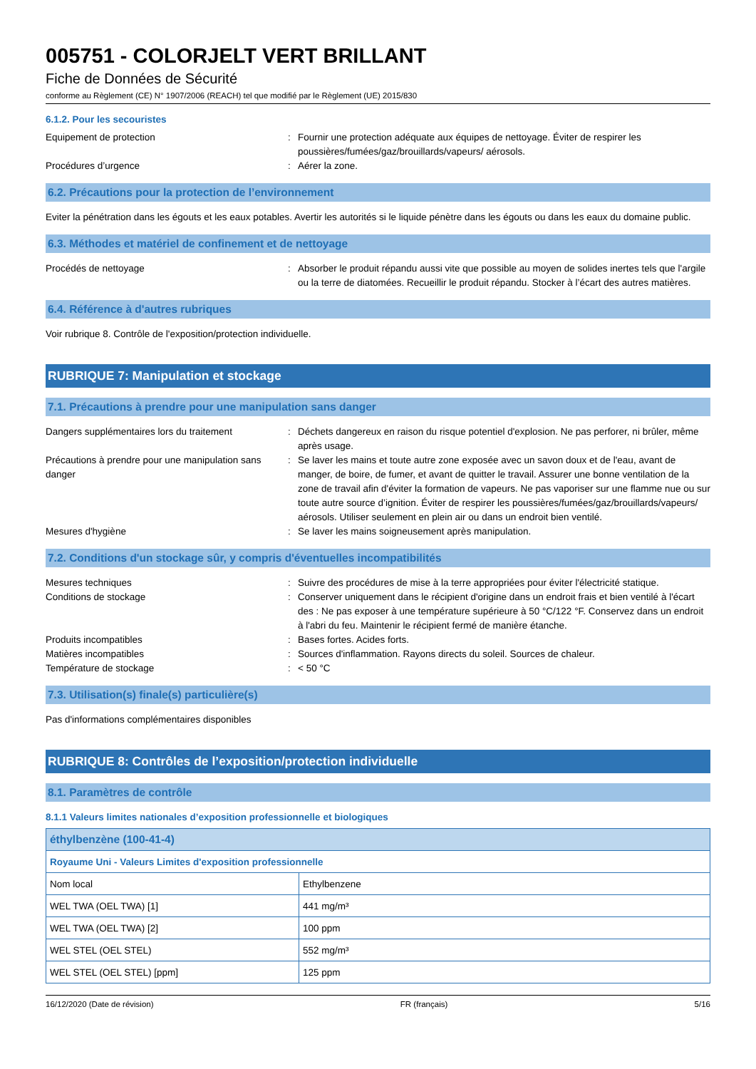005751 - COLORJELT VERT BRILLANT
Fiche de Données de Sécurité
conforme au Règlement (CE) N° 1907/2006 (REACH) tel que modifié par le Règlement (UE) 2015/830
6.1.2. Pour les secouristes
Equipement de protection : Fournir une protection adéquate aux équipes de nettoyage. Éviter de respirer les poussières/fumées/gaz/brouillards/vapeurs/ aérosols.
Procédures d’urgence : Aérer la zone.
6.2. Précautions pour la protection de l’environnement
Eviter la pénétration dans les égouts et les eaux potables. Avertir les autorités si le liquide pénètre dans les égouts ou dans les eaux du domaine public.
6.3. Méthodes et matériel de confinement et de nettoyage
Procédés de nettoyage : Absorber le produit répandu aussi vite que possible au moyen de solides inertes tels que l'argile ou la terre de diatomées. Recueillir le produit répandu. Stocker à l’écart des autres matières.
6.4. Référence à d'autres rubriques
Voir rubrique 8. Contrôle de l'exposition/protection individuelle.
RUBRIQUE 7: Manipulation et stockage
7.1. Précautions à prendre pour une manipulation sans danger
Dangers supplémentaires lors du traitement
: Déchets dangereux en raison du risque potentiel d'explosion. Ne pas perforer, ni brûler, même après usage.
Précautions à prendre pour une manipulation sans danger
: Se laver les mains et toute autre zone exposée avec un savon doux et de l'eau, avant de manger, de boire, de fumer, et avant de quitter le travail. Assurer une bonne ventilation de la zone de travail afin d'éviter la formation de vapeurs. Ne pas vaporiser sur une flamme nue ou sur toute autre source d’ignition. Éviter de respirer les poussières/fumées/gaz/brouillards/vapeurs/ aérosols. Utiliser seulement en plein air ou dans un endroit bien ventilé.
Mesures d'hygiène : Se laver les mains soigneusement après manipulation.
7.2. Conditions d'un stockage sûr, y compris d'éventuelles incompatibilités
Mesures techniques : Suivre des procédures de mise à la terre appropriées pour éviter l'électricité statique.
Conditions de stockage : Conserver uniquement dans le récipient d'origine dans un endroit frais et bien ventilé à l'écart des : Ne pas exposer à une température supérieure à 50 °C/122 °F. Conservez dans un endroit à l'abri du feu. Maintenir le récipient fermé de manière étanche.
Produits incompatibles : Bases fortes. Acides forts.
Matières incompatibles : Sources d'inflammation. Rayons directs du soleil. Sources de chaleur.
Température de stockage : < 50 °C
7.3. Utilisation(s) finale(s) particulière(s)
Pas d'informations complémentaires disponibles
RUBRIQUE 8: Contrôles de l’exposition/protection individuelle
8.1. Paramètres de contrôle
8.1.1 Valeurs limites nationales d’exposition professionnelle et biologiques
| éthylbenzène (100-41-4) | |
| Royaume Uni - Valeurs Limites d'exposition professionnelle | |
| Nom local | Ethylbenzene |
| WEL TWA (OEL TWA) [1] | 441 mg/m³ |
| WEL TWA (OEL TWA) [2] | 100 ppm |
| WEL STEL (OEL STEL) | 552 mg/m³ |
| WEL STEL (OEL STEL) [ppm] | 125 ppm |
16/12/2020 (Date de révision) FR (français) 5/16